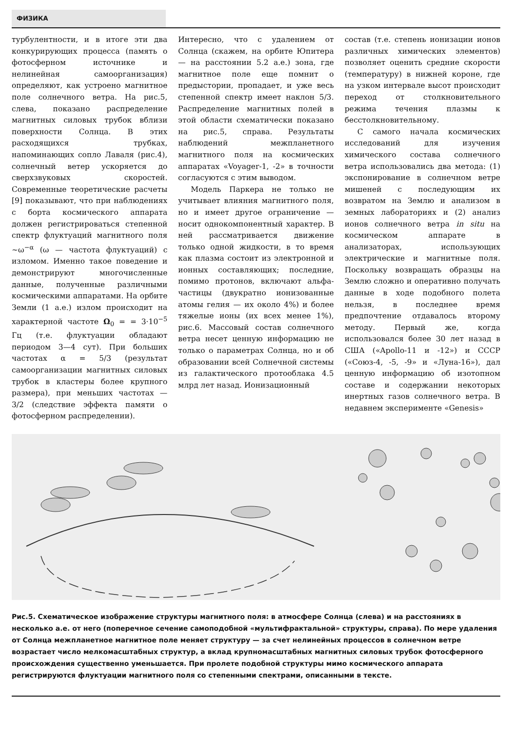ФИЗИКА
турбулентности, и в итоге эти два конкурирующих процесса (память о фотосферном источнике и нелинейная самоорганизация) определяют, как устроено магнитное поле солнечного ветра. На рис.5, слева, показано распределение магнитных силовых трубок вблизи поверхности Солнца. В этих расходящихся трубках, напоминающих сопло Лаваля (рис.4), солнечный ветер ускоряется до сверхзвуковых скоростей. Современные теоретические расчеты [9] показывают, что при наблюдениях с борта космического аппарата должен регистрироваться степенной спектр флуктуаций магнитного поля ~ω<sup>−α</sup> (ω — частота флуктуаций) с изломом. Именно такое поведение и демонстрируют многочисленные данные, полученные различными космическими аппаратами. На орбите Земли (1 а.е.) излом происходит на характерной частоте Ω<sub>0</sub> = = 3·10<sup>−5</sup> Гц (т.е. флуктуации обладают периодом 3—4 сут). При больших частотах α = 5/3 (результат самоорганизации магнитных силовых трубок в кластеры более крупного размера), при меньших частотах — 3/2 (следствие эффекта памяти о фотосферном распределении).
Интересно, что с удалением от Солнца (скажем, на орбите Юпитера — на расстоянии 5.2 а.е.) зона, где магнитное поле еще помнит о предыстории, пропадает, и уже весь степенной спектр имеет наклон 5/3. Распределение магнитных полей в этой области схематически показано на рис.5, справа. Результаты наблюдений межпланетного магнитного поля на космических аппаратах «Voyager-1, -2» в точности согласуются с этим выводом.
Модель Паркера не только не учитывает влияния магнитного поля, но и имеет другое ограничение — носит однокомпонентный характер. В ней рассматривается движение только одной жидкости, в то время как плазма состоит из электронной и ионных составляющих; последние, помимо протонов, включают альфа-частицы (двукратно ионизованные атомы гелия — их около 4%) и более тяжелые ионы (их всех менее 1%), рис.6. Массовый состав солнечного ветра несет ценную информацию не только о параметрах Солнца, но и об образовании всей Солнечной системы из галактического протооблака 4.5 млрд лет назад. Ионизационный
состав (т.е. степень ионизации ионов различных химических элементов) позволяет оценить средние скорости (температуру) в нижней короне, где на узком интервале высот происходит переход от столкновительного режима течения плазмы к бесстолкновительному.
С самого начала космических исследований для изучения химического состава солнечного ветра использовались два метода: (1) экспонирование в солнечном ветре мишеней с последующим их возвратом на Землю и анализом в земных лабораториях и (2) анализ ионов солнечного ветра in situ на космическом аппарате в анализаторах, использующих электрические и магнитные поля. Поскольку возвращать образцы на Землю сложно и оперативно получать данные в ходе подобного полета нельзя, в последнее время предпочтение отдавалось второму методу. Первый же, когда использовался более 30 лет назад в США («Apollo-11 и -12») и СССР («Союз-4, -5, -9» и «Луна-16»), дал ценную информацию об изотопном составе и содержании некоторых инертных газов солнечного ветра. В недавнем эксперименте «Genesis»
Рис.5. Схематическое изображение структуры магнитного поля: в атмосфере Солнца (слева) и на расстояниях в несколько а.е. от него (поперечное сечение самоподобной «мультифрактальной» структуры, справа). По мере удаления от Солнца межпланетное магнитное поле меняет структуру — за счет нелинейных процессов в солнечном ветре возрастает число мелкомасштабных структур, а вклад крупномасштабных магнитных силовых трубок фотосферного происхождения существенно уменьшается. При пролете подобной структуры мимо космического аппарата регистрируются флуктуации магнитного поля со степенными спектрами, описанными в тексте.